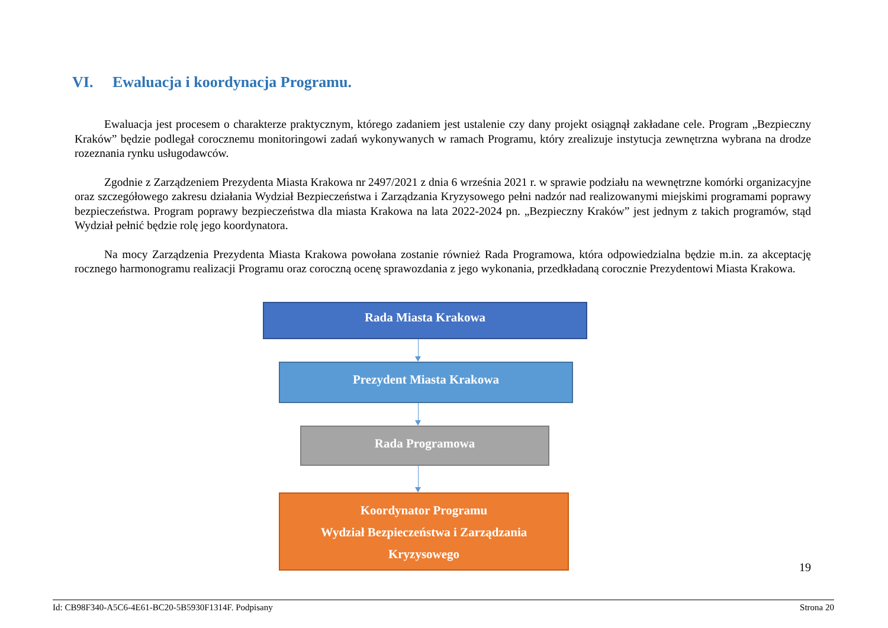VI. Ewaluacja i koordynacja Programu.
Ewaluacja jest procesem o charakterze praktycznym, którego zadaniem jest ustalenie czy dany projekt osiągnął zakładane cele. Program „Bezpieczny Kraków” będzie podlegał corocznemu monitoringowi zadań wykonywanych w ramach Programu, który zrealizuje instytucja zewnętrzna wybrana na drodze rozeznania rynku usługodawców.
Zgodnie z Zarządzeniem Prezydenta Miasta Krakowa nr 2497/2021 z dnia 6 września 2021 r. w sprawie podziału na wewnętrzne komórki organizacyjne oraz szczegółowego zakresu działania Wydział Bezpieczeństwa i Zarządzania Kryzysowego pełni nadzór nad realizowanymi miejskimi programami poprawy bezpieczeństwa. Program poprawy bezpieczeństwa dla miasta Krakowa na lata 2022-2024 pn. „Bezpieczny Kraków” jest jednym z takich programów, stąd Wydział pełnić będzie rolę jego koordynatora.
Na mocy Zarządzenia Prezydenta Miasta Krakowa powołana zostanie również Rada Programowa, która odpowiedzialna będzie m.in. za akceptację rocznego harmonogramu realizacji Programu oraz coroczną ocenę sprawozdania z jego wykonania, przedkładaną corocznie Prezydentowi Miasta Krakowa.
Rada Miasta Krakowa
Prezydent Miasta Krakowa
Rada Programowa
Koordynator Programu
Wydział Bezpieczeństwa i Zarządzania
Kryzysowego
19
Id: CB98F340-A5C6-4E61-BC20-5B5930F1314F. Podpisany Strona 20